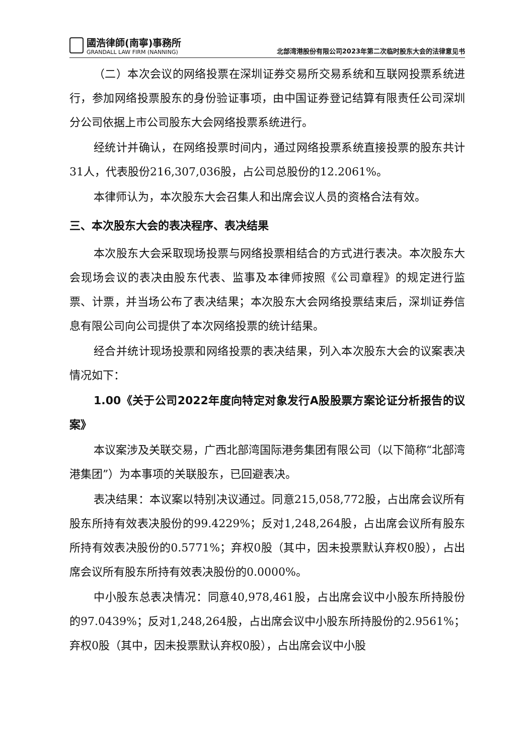國浩律師(南寧)事務所
GRANDALL LAW FIRM (NANNING)
北部湾港股份有限公司2023年第二次临时股东大会的法律意见书
（二）本次会议的网络投票在深圳证券交易所交易系统和互联网投票系统进行，参加网络投票股东的身份验证事项，由中国证券登记结算有限责任公司深圳分公司依据上市公司股东大会网络投票系统进行。
经统计并确认，在网络投票时间内，通过网络投票系统直接投票的股东共计31人，代表股份216,307,036股，占公司总股份的12.2061%。
本律师认为，本次股东大会召集人和出席会议人员的资格合法有效。
三、本次股东大会的表决程序、表决结果
本次股东大会采取现场投票与网络投票相结合的方式进行表决。本次股东大会现场会议的表决由股东代表、监事及本律师按照《公司章程》的规定进行监票、计票，并当场公布了表决结果；本次股东大会网络投票结束后，深圳证券信息有限公司向公司提供了本次网络投票的统计结果。
经合并统计现场投票和网络投票的表决结果，列入本次股东大会的议案表决情况如下：
1.00《关于公司2022年度向特定对象发行A股股票方案论证分析报告的议案》
本议案涉及关联交易，广西北部湾国际港务集团有限公司（以下简称“北部湾港集团”）为本事项的关联股东，已回避表决。
表决结果：本议案以特别决议通过。同意215,058,772股，占出席会议所有股东所持有效表决股份的99.4229%；反对1,248,264股，占出席会议所有股东所持有效表决股份的0.5771%；弃权0股（其中，因未投票默认弃权0股），占出席会议所有股东所持有效表决股份的0.0000%。
中小股东总表决情况：同意40,978,461股，占出席会议中小股东所持股份的97.0439%；反对1,248,264股，占出席会议中小股东所持股份的2.9561%；弃权0股（其中，因未投票默认弃权0股），占出席会议中小股